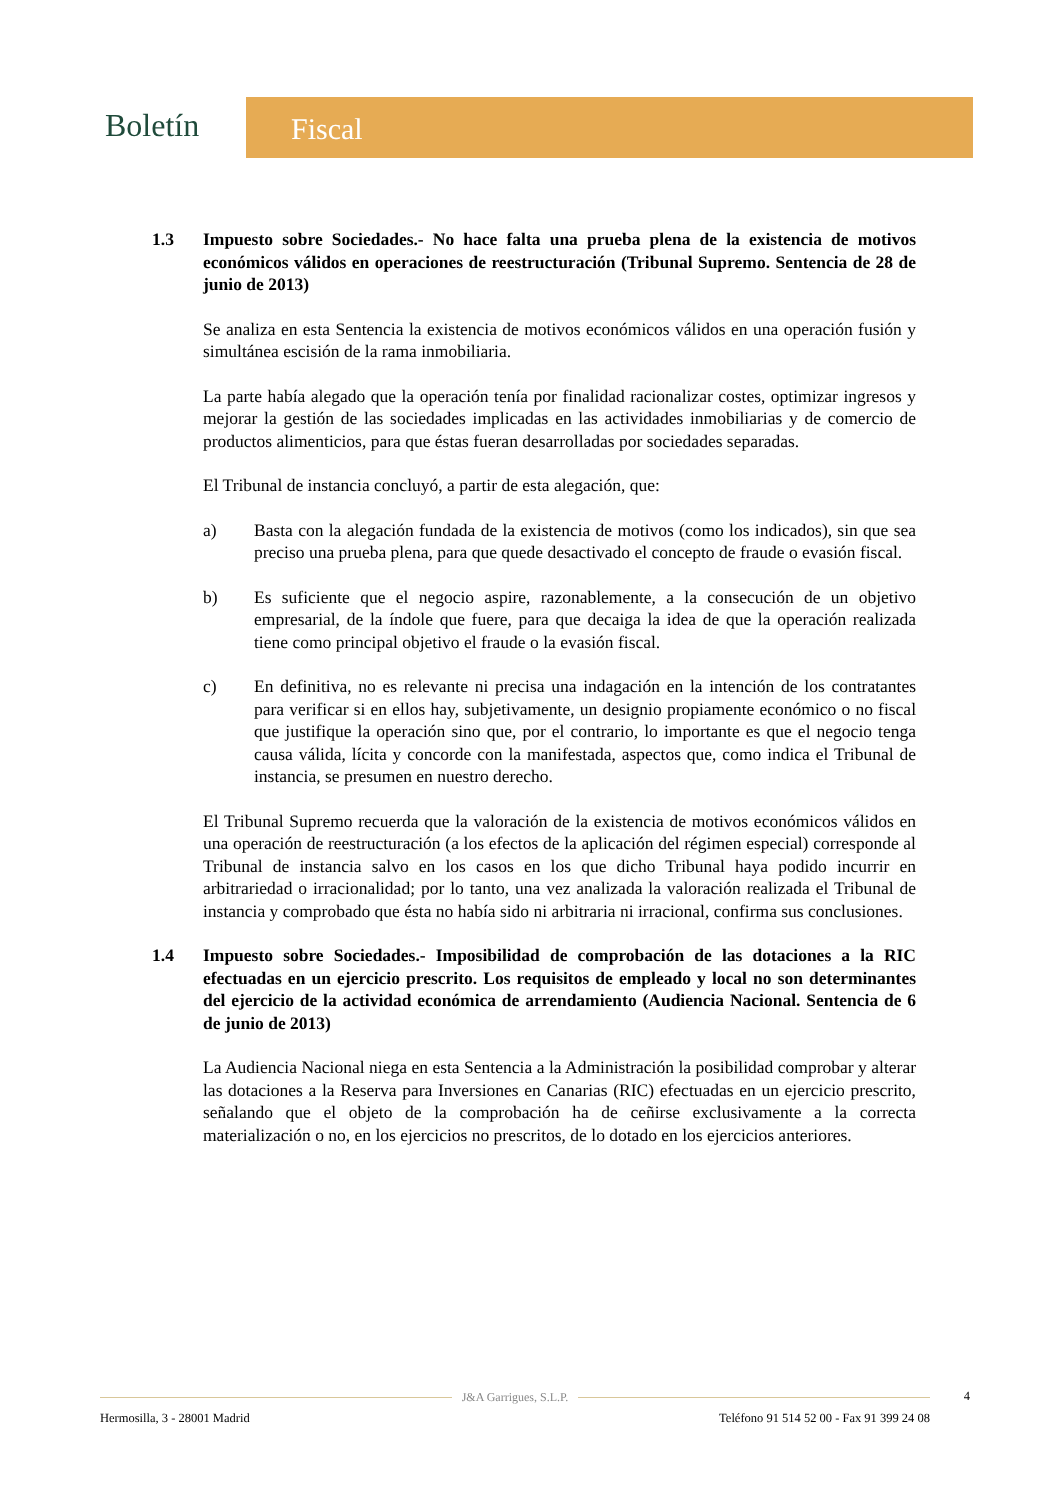Boletín Fiscal
1.3 Impuesto sobre Sociedades.- No hace falta una prueba plena de la existencia de motivos económicos válidos en operaciones de reestructuración (Tribunal Supremo. Sentencia de 28 de junio de 2013)
Se analiza en esta Sentencia la existencia de motivos económicos válidos en una operación fusión y simultánea escisión de la rama inmobiliaria.
La parte había alegado que la operación tenía por finalidad racionalizar costes, optimizar ingresos y mejorar la gestión de las sociedades implicadas en las actividades inmobiliarias y de comercio de productos alimenticios, para que éstas fueran desarrolladas por sociedades separadas.
El Tribunal de instancia concluyó, a partir de esta alegación, que:
a) Basta con la alegación fundada de la existencia de motivos (como los indicados), sin que sea preciso una prueba plena, para que quede desactivado el concepto de fraude o evasión fiscal.
b) Es suficiente que el negocio aspire, razonablemente, a la consecución de un objetivo empresarial, de la índole que fuere, para que decaiga la idea de que la operación realizada tiene como principal objetivo el fraude o la evasión fiscal.
c) En definitiva, no es relevante ni precisa una indagación en la intención de los contratantes para verificar si en ellos hay, subjetivamente, un designio propiamente económico o no fiscal que justifique la operación sino que, por el contrario, lo importante es que el negocio tenga causa válida, lícita y concorde con la manifestada, aspectos que, como indica el Tribunal de instancia, se presumen en nuestro derecho.
El Tribunal Supremo recuerda que la valoración de la existencia de motivos económicos válidos en una operación de reestructuración (a los efectos de la aplicación del régimen especial) corresponde al Tribunal de instancia salvo en los casos en los que dicho Tribunal haya podido incurrir en arbitrariedad o irracionalidad; por lo tanto, una vez analizada la valoración realizada el Tribunal de instancia y comprobado que ésta no había sido ni arbitraria ni irracional, confirma sus conclusiones.
1.4 Impuesto sobre Sociedades.- Imposibilidad de comprobación de las dotaciones a la RIC efectuadas en un ejercicio prescrito. Los requisitos de empleado y local no son determinantes del ejercicio de la actividad económica de arrendamiento (Audiencia Nacional. Sentencia de 6 de junio de 2013)
La Audiencia Nacional niega en esta Sentencia a la Administración la posibilidad comprobar y alterar las dotaciones a la Reserva para Inversiones en Canarias (RIC) efectuadas en un ejercicio prescrito, señalando que el objeto de la comprobación ha de ceñirse exclusivamente a la correcta materialización o no, en los ejercicios no prescritos, de lo dotado en los ejercicios anteriores.
J&A Garrigues, S.L.P.
4
Hermosilla, 3 - 28001 Madrid Teléfono 91 514 52 00 - Fax 91 399 24 08